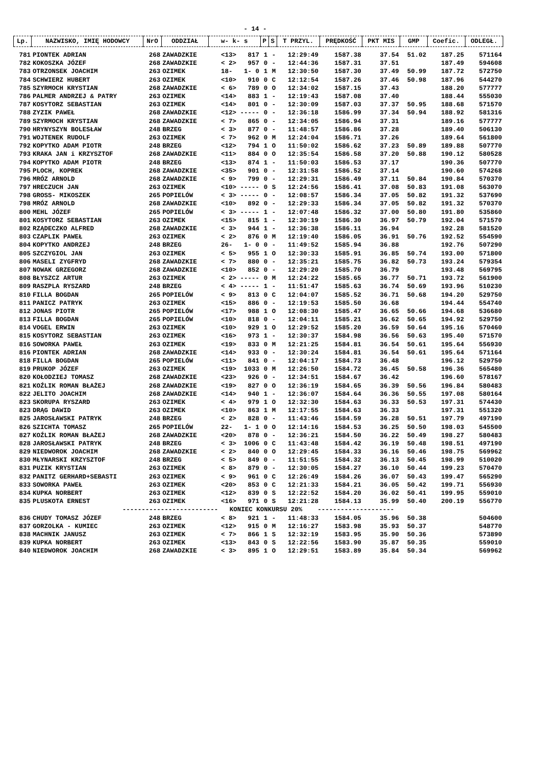- 14 -
| Lp. | NAZWISKO, IMIĘ HODOWCY | NrO | ODDZIAŁ | w- k- s | P | S | T PRZYL. | PRĘDKOŚĆ | PKT MIS | GMP | Coefic. | ODLEGŁ. |
| --- | --- | --- | --- | --- | --- | --- | --- | --- | --- | --- | --- | --- |
| 781 | PIONTEK ADRIAN | 268 | ZAWADZKIE | <13> 817 | 1 | - | 12:29:49 | 1587.38 | 37.54 | 51.02 | 187.25 | 571164 |
| 782 | KOKOSZKA JÓZEF | 268 | ZAWADZKIE | < 2> 957 | 0 | - | 12:44:36 | 1587.31 | 37.51 | | 187.49 | 594608 |
| 783 | OTRZONSEK JOACHIM | 263 | OZIMEK | 18- 1- 0 | 1 | M | 12:30:50 | 1587.30 | 37.49 | 50.99 | 187.72 | 572750 |
| 784 | SCHWIERZ HUBERT | 263 | OZIMEK | <10> 910 | 0 | C | 12:12:54 | 1587.26 | 37.46 | 50.98 | 187.96 | 544270 |
| 785 | SZYRMOCH KRYSTIAN | 268 | ZAWADZKIE | < 6> 789 | 0 | O | 12:34:02 | 1587.15 | 37.43 | | 188.20 | 577777 |
| 786 | PALMER ANDRZEJ & PATRY | 263 | OZIMEK | <14> 883 | 1 | - | 12:19:43 | 1587.08 | 37.40 | | 188.44 | 555030 |
| 787 | KOSYTORZ SEBASTIAN | 263 | OZIMEK | <14> 801 | 0 | - | 12:30:09 | 1587.03 | 37.37 | 50.95 | 188.68 | 571570 |
| 788 | ZYZIK PAWEŁ | 268 | ZAWADZKIE | <12> ----- | 0 | - | 12:36:18 | 1586.99 | 37.34 | 50.94 | 188.92 | 581316 |
| 789 | SZYRMOCH KRYSTIAN | 268 | ZAWADZKIE | < 7> 865 | 0 | - | 12:34:05 | 1586.94 | 37.31 | | 189.16 | 577777 |
| 790 | HRYNYSZYN BOLESŁAW | 248 | BRZEG | < 3> 877 | 0 | - | 11:48:57 | 1586.86 | 37.28 | | 189.40 | 506130 |
| 791 | WOJTENEK RUDOLF | 263 | OZIMEK | < 7> 962 | 0 | M | 12:24:04 | 1586.71 | 37.26 | | 189.64 | 561800 |
| 792 | KOPYTKO ADAM PIOTR | 248 | BRZEG | <12> 794 | 1 | O | 11:50:02 | 1586.62 | 37.23 | 50.89 | 189.88 | 507770 |
| 793 | KRAKA JAN i KRZYSZTOF | 268 | ZAWADZKIE | <11> 884 | 0 | O | 12:35:54 | 1586.58 | 37.20 | 50.88 | 190.12 | 580528 |
| 794 | KOPYTKO ADAM PIOTR | 248 | BRZEG | <13> 874 | 1 | - | 11:50:03 | 1586.53 | 37.17 | | 190.36 | 507770 |
| 795 | PLOCH, KOPREK | 268 | ZAWADZKIE | <35> 901 | 0 | - | 12:31:58 | 1586.52 | 37.14 | | 190.60 | 574268 |
| 796 | MRÓZ ARNOLD | 268 | ZAWADZKIE | < 9> 799 | 0 | - | 12:29:31 | 1586.49 | 37.11 | 50.84 | 190.84 | 570370 |
| 797 | HRECZUCH JAN | 263 | OZIMEK | <10> ----- | 0 | S | 12:24:56 | 1586.41 | 37.08 | 50.83 | 191.08 | 563070 |
| 798 | GROSS- MIKOSZEK | 265 | POPIELÓW | < 3> ----- | 0 | - | 12:08:57 | 1586.34 | 37.05 | 50.82 | 191.32 | 537690 |
| 798 | MRÓZ ARNOLD | 268 | ZAWADZKIE | <10> 892 | 0 | - | 12:29:33 | 1586.34 | 37.05 | 50.82 | 191.32 | 570370 |
| 800 | MEHL JÓZEF | 265 | POPIELÓW | < 3> ----- | 1 | - | 12:07:48 | 1586.32 | 37.00 | 50.80 | 191.80 | 535860 |
| 801 | KOSYTORZ SEBASTIAN | 263 | OZIMEK | <15> 815 | 1 | - | 12:30:19 | 1586.30 | 36.97 | 50.79 | 192.04 | 571570 |
| 802 | RZĄDECZKO ALFRED | 268 | ZAWADZKIE | < 3> 944 | 1 | - | 12:36:38 | 1586.11 | 36.94 | | 192.28 | 581520 |
| 803 | CZAPLIK PAWEŁ | 263 | OZIMEK | < 2> 876 | 0 | M | 12:19:40 | 1586.05 | 36.91 | 50.76 | 192.52 | 554590 |
| 804 | KOPYTKO ANDRZEJ | 248 | BRZEG | 26- 1- 0 | 0 | - | 11:49:52 | 1585.94 | 36.88 | | 192.76 | 507290 |
| 805 | SZCZYGIOL JAN | 263 | OZIMEK | < 5> 955 | 1 | O | 12:30:33 | 1585.91 | 36.85 | 50.74 | 193.00 | 571800 |
| 806 | MASELI ZYGFRYD | 268 | ZAWADZKIE | < 7> 880 | 0 | - | 12:35:21 | 1585.75 | 36.82 | 50.73 | 193.24 | 579354 |
| 807 | NOWAK GRZEGORZ | 268 | ZAWADZKIE | <10> 852 | 0 | - | 12:29:20 | 1585.70 | 36.79 | | 193.48 | 569795 |
| 808 | BŁYSZCZ ARTUR | 263 | OZIMEK | < 2> ----- | 0 | M | 12:24:22 | 1585.65 | 36.77 | 50.71 | 193.72 | 561900 |
| 809 | RASZPLA RYSZARD | 248 | BRZEG | < 4> ----- | 1 | - | 11:51:47 | 1585.63 | 36.74 | 50.69 | 193.96 | 510230 |
| 810 | FILLA BOGDAN | 265 | POPIELÓW | < 9> 813 | 0 | C | 12:04:07 | 1585.52 | 36.71 | 50.68 | 194.20 | 529750 |
| 811 | PANICZ PATRYK | 263 | OZIMEK | <15> 886 | 0 | - | 12:19:53 | 1585.50 | 36.68 | | 194.44 | 554740 |
| 812 | JONAS PIOTR | 265 | POPIELÓW | <17> 988 | 1 | O | 12:08:30 | 1585.47 | 36.65 | 50.66 | 194.68 | 536680 |
| 813 | FILLA BOGDAN | 265 | POPIELÓW | <10> 818 | 0 | - | 12:04:11 | 1585.21 | 36.62 | 50.65 | 194.92 | 529750 |
| 814 | VOGEL ERWIN | 263 | OZIMEK | <10> 929 | 1 | O | 12:29:52 | 1585.20 | 36.59 | 50.64 | 195.16 | 570460 |
| 815 | KOSYTORZ SEBASTIAN | 263 | OZIMEK | <16> 973 | 1 | - | 12:30:37 | 1584.98 | 36.56 | 50.63 | 195.40 | 571570 |
| 816 | SOWORKA PAWEŁ | 263 | OZIMEK | <19> 833 | 0 | M | 12:21:25 | 1584.81 | 36.54 | 50.61 | 195.64 | 556930 |
| 816 | PIONTEK ADRIAN | 268 | ZAWADZKIE | <14> 933 | 0 | - | 12:30:24 | 1584.81 | 36.54 | 50.61 | 195.64 | 571164 |
| 818 | FILLA BOGDAN | 265 | POPIELÓW | <11> 841 | 0 | - | 12:04:17 | 1584.73 | 36.48 | | 196.12 | 529750 |
| 819 | PRUKOP JÓZEF | 263 | OZIMEK | <19> 1033 | 0 | M | 12:26:50 | 1584.72 | 36.45 | 50.58 | 196.36 | 565480 |
| 820 | KOŁODZIEJ TOMASZ | 268 | ZAWADZKIE | <23> 926 | 0 | - | 12:34:51 | 1584.67 | 36.42 | | 196.60 | 578167 |
| 821 | KOŹLIK ROMAN BŁAŻEJ | 268 | ZAWADZKIE | <19> 827 | 0 | O | 12:36:19 | 1584.65 | 36.39 | 50.56 | 196.84 | 580483 |
| 822 | JELITO JOACHIM | 268 | ZAWADZKIE | <14> 940 | 1 | - | 12:36:07 | 1584.64 | 36.36 | 50.55 | 197.08 | 580164 |
| 823 | SKORUPA RYSZARD | 263 | OZIMEK | < 4> 979 | 1 | O | 12:32:30 | 1584.63 | 36.33 | 50.53 | 197.31 | 574430 |
| 823 | DRĄG DAWID | 263 | OZIMEK | <10> 863 | 1 | M | 12:17:55 | 1584.63 | 36.33 | | 197.31 | 551320 |
| 825 | JAROSŁAWSKI PATRYK | 248 | BRZEG | < 2> 828 | 0 | - | 11:43:46 | 1584.59 | 36.28 | 50.51 | 197.79 | 497190 |
| 826 | SZICHTA TOMASZ | 265 | POPIELÓW | 22- 1- 1 | 0 | O | 12:14:16 | 1584.53 | 36.25 | 50.50 | 198.03 | 545500 |
| 827 | KOŹLIK ROMAN BŁAŻEJ | 268 | ZAWADZKIE | <20> 878 | 0 | - | 12:36:21 | 1584.50 | 36.22 | 50.49 | 198.27 | 580483 |
| 828 | JAROSŁAWSKI PATRYK | 248 | BRZEG | < 3> 1006 | 0 | C | 11:43:48 | 1584.42 | 36.19 | 50.48 | 198.51 | 497190 |
| 829 | NIEDWOROK JOACHIM | 268 | ZAWADZKIE | < 2> 840 | 0 | O | 12:29:45 | 1584.33 | 36.16 | 50.46 | 198.75 | 569962 |
| 830 | MŁYNARSKI KRZYSZTOF | 248 | BRZEG | < 5> 849 | 0 | - | 11:51:55 | 1584.32 | 36.13 | 50.45 | 198.99 | 510020 |
| 831 | PUZIK KRYSTIAN | 263 | OZIMEK | < 8> 879 | 0 | - | 12:30:05 | 1584.27 | 36.10 | 50.44 | 199.23 | 570470 |
| 832 | PANITZ GERHARD+SEBASTI | 263 | OZIMEK | < 9> 961 | 0 | C | 12:26:49 | 1584.26 | 36.07 | 50.43 | 199.47 | 565290 |
| 833 | SOWORKA PAWEŁ | 263 | OZIMEK | <20> 853 | 0 | C | 12:21:33 | 1584.21 | 36.05 | 50.42 | 199.71 | 556930 |
| 834 | KUPKA NORBERT | 263 | OZIMEK | <12> 839 | 0 | S | 12:22:52 | 1584.20 | 36.02 | 50.41 | 199.95 | 559010 |
| 835 | PLUSKOTA ERNEST | 263 | OZIMEK | <16> 971 | 0 | S | 12:21:28 | 1584.13 | 35.99 | 50.40 | 200.19 | 556770 |
| ------------------------- KONIEC KONKURSU 20% -------------------- | | | | | | | | | | | | |
| 836 | CHUDY TOMASZ JÓZEF | 248 | BRZEG | < 8> 921 | 1 | - | 11:48:33 | 1584.05 | 35.96 | 50.38 | | 504600 |
| 837 | GORZOLKA - KUMIEC | 263 | OZIMEK | <12> 915 | 0 | M | 12:16:27 | 1583.98 | 35.93 | 50.37 | | 548770 |
| 838 | MACHNIK JANUSZ | 263 | OZIMEK | < 7> 866 | 1 | S | 12:32:19 | 1583.95 | 35.90 | 50.36 | | 573890 |
| 839 | KUPKA NORBERT | 263 | OZIMEK | <13> 843 | 0 | S | 12:22:56 | 1583.90 | 35.87 | 50.35 | | 559010 |
| 840 | NIEDWOROK JOACHIM | 268 | ZAWADZKIE | < 3> 895 | 1 | O | 12:29:51 | 1583.89 | 35.84 | 50.34 | | 569962 |